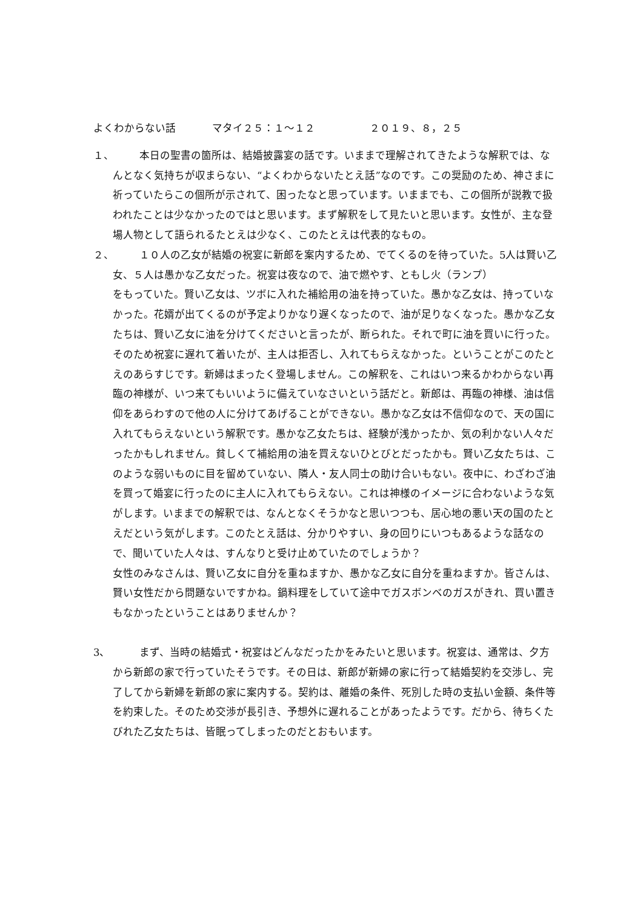よくわからない話 マタイ２５：１～１２ ２０１９、８，２５
１、
本日の聖書の箇所は、結婚披露宴の話です。いままで理解されてきたような解釈では、なんとなく気持ちが収まらない、“よくわからないたとえ話”なのです。この奨励のため、神さまに祈っていたらこの個所が示されて、困ったなと思っています。いままでも、この個所が説教で扱われたことは少なかったのではと思います。まず解釈をして見たいと思います。女性が、主な登場人物として語られるたとえは少なく、このたとえは代表的なもの。
２、
１０人の乙女が結婚の祝宴に新郎を案内するため、でてくるのを待っていた。5人は賢い乙女、５人は愚かな乙女だった。祝宴は夜なので、油で燃やす、ともし火（ランプ）
をもっていた。賢い乙女は、ツボに入れた補給用の油を持っていた。愚かな乙女は、持っていなかった。花婿が出てくるのが予定よりかなり遅くなったので、油が足りなくなった。愚かな乙女たちは、賢い乙女に油を分けてくださいと言ったが、断られた。それで町に油を買いに行った。そのため祝宴に遅れて着いたが、主人は拒否し、入れてもらえなかった。ということがこのたとえのあらすじです。新婦はまったく登場しません。この解釈を、これはいつ来るかわからない再臨の神様が、いつ来てもいいように備えていなさいという話だと。新郎は、再臨の神様、油は信仰をあらわすので他の人に分けてあげることができない。愚かな乙女は不信仰なので、天の国に入れてもらえないという解釈です。愚かな乙女たちは、経験が浅かったか、気の利かない人々だったかもしれません。貧しくて補給用の油を買えないひとびとだったかも。賢い乙女たちは、このような弱いものに目を留めていない、隣人・友人同士の助け合いもない。夜中に、わざわざ油を買って婚宴に行ったのに主人に入れてもらえない。これは神様のイメージに合わないような気がします。いままでの解釈では、なんとなくそうかなと思いつつも、居心地の悪い天の国のたとえだという気がします。このたとえ話は、分かりやすい、身の回りにいつもあるような話なので、聞いていた人々は、すんなりと受け止めていたのでしょうか？
女性のみなさんは、賢い乙女に自分を重ねますか、愚かな乙女に自分を重ねますか。皆さんは、賢い女性だから問題ないですかね。鍋料理をしていて途中でガスボンベのガスがきれ、買い置きもなかったということはありませんか？
3、 まず、当時の結婚式・祝宴はどんなだったかをみたいと思います。祝宴は、通常は、夕方から新郎の家で行っていたそうです。その日は、新郎が新婦の家に行って結婚契約を交渉し、完了してから新婦を新郎の家に案内する。契約は、離婚の条件、死別した時の支払い金額、条件等を約束した。そのため交渉が長引き、予想外に遅れることがあったようです。だから、待ちくたびれた乙女たちは、皆眠ってしまったのだとおもいます。